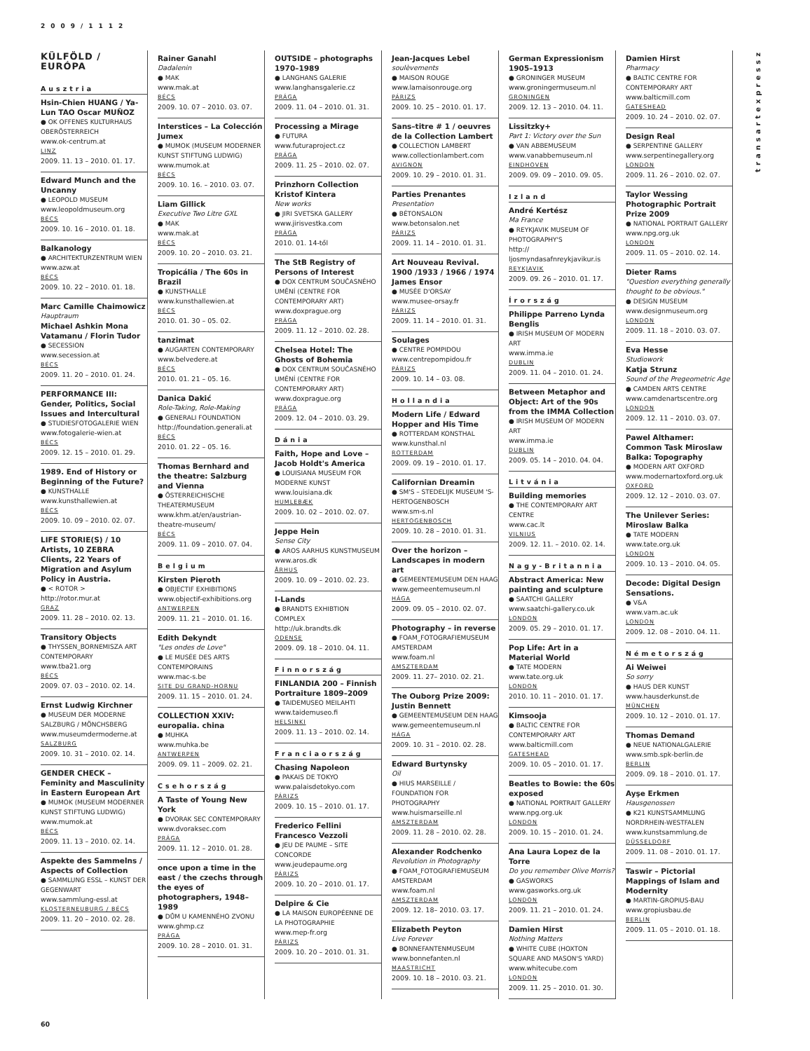2009/1112
KÜLFÖLD / EURÓPA
Ausztria
Hsin-Chien HUANG / Ya-Lun TAO Oscar MUÑOZ
● OK OFFENES KULTURHAUS OBERÖSTERREICH
www.ok-centrum.at
LINZ
2009. 11. 13 – 2010. 01. 17.
Edward Munch and the Uncanny
● LEOPOLD MUSEUM
www.leopoldmuseum.org
BÉCS
2009. 10. 16 – 2010. 01. 18.
Balkanology
● ARCHITEKTURZENTRUM WIEN
www.azw.at
BÉCS
2009. 10. 22 – 2010. 01. 18.
Marc Camille Chaimowicz
Hauptraum
Michael Ashkin Mona Vatamanu / Florin Tudor
● SECESSION
www.secession.at
BÉCS
2009. 11. 20 – 2010. 01. 24.
PERFORMANCE III: Gender, Politics, Social Issues and Intercultural
● STUDIESFOTOGALERIE WIEN
www.fotogalerie-wien.at
BÉCS
2009. 12. 15 – 2010. 01. 29.
1989. End of History or Beginning of the Future?
● KUNSTHALLE
www.kunsthallewien.at
BÉCS
2009. 10. 09 – 2010. 02. 07.
LIFE STORIE(S) / 10 Artists, 10 ZEBRA Clients, 22 Years of Migration and Asylum Policy in Austria.
● < ROTOR >
http://rotor.mur.at
GRAZ
2009. 11. 28 – 2010. 02. 13.
Transitory Objects
● THYSSEN_BORNEMISZA ART CONTEMPORARY
www.tba21.org
BÉCS
2009. 07. 03 – 2010. 02. 14.
Ernst Ludwig Kirchner
● MUSEUM DER MODERNE SALZBURG / MÖNCHSBERG
www.museumdermoderne.at
SALZBURG
2009. 10. 31 – 2010. 02. 14.
GENDER CHECK – Feminity and Masculinity in Eastern European Art
● MUMOK (MUSEUM MODERNER KUNST STIFTUNG LUDWIG)
www.mumok.at
BÉCS
2009. 11. 13 – 2010. 02. 14.
Aspekte des Sammelns / Aspects of Collection
● SAMMLUNG ESSL – KUNST DER GEGENWART
www.sammlung-essl.at
KLOSTERNEUBURG / BÉCS
2009. 11. 20 – 2010. 02. 28.
Rainer Ganahl
Dadalenin
● MAK
www.mak.at
BÉCS
2009. 10. 07 – 2010. 03. 07.
Interstices – La Colección Jumex
● MUMOK (MUSEUM MODERNER KUNST STIFTUNG LUDWIG)
www.mumok.at
BÉCS
2009. 10. 16. – 2010. 03. 07.
Liam Gillick
Executive Two Litre GXL
● MAK
www.mak.at
BÉCS
2009. 10. 20 – 2010. 03. 21.
Tropicália / The 60s in Brazil
● KUNSTHALLE
www.kunsthallewien.at
BÉCS
2010. 01. 30 – 05. 02.
tanzimat
● AUGARTEN CONTEMPORARY
www.belvedere.at
BÉCS
2010. 01. 21 – 05. 16.
Danica Dakić
Role-Taking, Role-Making
● GENERALI FOUNDATION
http://foundation.generali.at
BÉCS
2010. 01. 22 – 05. 16.
Thomas Bernhard and the theatre: Salzburg and Vienna
● ÖSTERREICHISCHE THEATERMUSEUM
www.khm.at/en/austrian-theatre-museum/
BÉCS
2009. 11. 09 – 2010. 07. 04.
Belgium
Kirsten Pieroth
● OBJECTIF EXHIBITIONS
www.objectif-exhibitions.org
ANTWERPEN
2009. 11. 21 – 2010. 01. 16.
Edith Dekyndt
"Les ondes de Love"
● LE MUSÉE DES ARTS CONTEMPORAINS
www.mac-s.be
SITE DU GRAND-HORNU
2009. 11. 15 – 2010. 01. 24.
COLLECTION XXIV: europalia. china
● MUHKA
www.muhka.be
ANTWERPEN
2009. 09. 11 – 2009. 02. 21.
Csehország
A Taste of Young New York
● DVORAK SEC CONTEMPORARY
www.dvoraksec.com
PRÁGA
2009. 11. 12 – 2010. 01. 28.
once upon a time in the east / the czechs through the eyes of photographers, 1948–1989
● DŮM U KAMENNÉHO ZVONU
www.ghmp.cz
PRÁGA
2009. 10. 28 – 2010. 01. 31.
OUTSIDE – photographs 1970–1989
● LANGHANS GALERIE
www.langhansgalerie.cz
PRÁGA
2009. 11. 04 – 2010. 01. 31.
Processing a Mirage
● FUTURA
www.futuraproject.cz
PRÁGA
2009. 11. 25 – 2010. 02. 07.
Prinzhorn Collection Kristof Kintera
New works
● JIRI SVETSKA GALLERY
www.jirisvestka.com
PRÁGA
2010. 01. 14-től
The StB Registry of Persons of Interest
● DOX CENTRUM SOUČASNÉHO UMĚNÍ (CENTRE FOR CONTEMPORARY ART)
www.doxprague.org
PRÁGA
2009. 11. 12 – 2010. 02. 28.
Chelsea Hotel: The Ghosts of Bohemia
● DOX CENTRUM SOUČASNÉHO UMĚNÍ (CENTRE FOR CONTEMPORARY ART)
www.doxprague.org
PRÁGA
2009. 12. 04 – 2010. 03. 29.
Dánia
Faith, Hope and Love – Jacob Holdt's America
● LOUISIANA MUSEUM FOR MODERNE KUNST
www.louisiana.dk
HUMLEBÆK
2009. 10. 02 – 2010. 02. 07.
Jeppe Hein
Sense City
● AROS AARHUS KUNSTMUSEUM
www.aros.dk
ÅRHUS
2009. 10. 09 – 2010. 02. 23.
I-Lands
● BRANDTS EXHIBTION COMPLEX
http://uk.brandts.dk
ODENSE
2009. 09. 18 – 2010. 04. 11.
Finnország
FINLANDIA 200 – Finnish Portraiture 1809–2009
● TAIDEMUSEO MEILAHTI
www.taidemuseo.fi
HELSINKI
2009. 11. 13 – 2010. 02. 14.
Franciaország
Chasing Napoleon
● PAKAIS DE TOKYO
www.palaisdetokyo.com
PÁRIZS
2009. 10. 15 – 2010. 01. 17.
Frederico Fellini Francesco Vezzoli
● JEU DE PAUME – SITE CONCORDE
www.jeudepaume.org
PÁRIZS
2009. 10. 20 – 2010. 01. 17.
Delpire & Cie
● LA MAISON EUROPÉENNE DE LA PHOTOGRAPHIE
www.mep-fr.org
PÁRIZS
2009. 10. 20 – 2010. 01. 31.
Jean-Jacques Lebel
soulèvements
● MAISON ROUGE
www.lamaisonrouge.org
PÁRIZS
2009. 10. 25 – 2010. 01. 17.
Sans–titre # 1 / oeuvres de la Collection Lambert
● COLLECTION LAMBERT
www.collectionlambert.com
AVIGNON
2009. 10. 29 – 2010. 01. 31.
Parties Prenantes
Presentation
● BÉTONSALON
www.betonsalon.net
PÁRIZS
2009. 11. 14 – 2010. 01. 31.
Art Nouveau Revival. 1900 /1933 / 1966 / 1974 James Ensor
● MUSÉE D'ORSAY
www.musee-orsay.fr
PÁRIZS
2009. 11. 14 – 2010. 01. 31.
Soulages
● CENTRE POMPIDOU
www.centrepompidou.fr
PÁRIZS
2009. 10. 14 – 03. 08.
Hollandia
Modern Life / Edward Hopper and His Time
● ROTTERDAM KONSTHAL
www.kunsthal.nl
ROTTERDAM
2009. 09. 19 – 2010. 01. 17.
Californian Dreamin
● SM'S – STEDELIJK MUSEUM 'S-HERTOGENBOSCH
www.sm-s.nl
HERTOGENBOSCH
2009. 10. 28 – 2010. 01. 31.
Over the horizon – Landscapes in modern art
● GEMEENTEMUSEUM DEN HAAG
www.gemeentemuseum.nl
HÁGA
2009. 09. 05 – 2010. 02. 07.
Photography – in reverse
● FOAM_FOTOGRAFIEMUSEUM AMSTERDAM
www.foam.nl
AMSZTERDAM
2009. 11. 27– 2010. 02. 21.
The Ouborg Prize 2009: Justin Bennett
● GEMEENTEMUSEUM DEN HAAG
www.gemeentemuseum.nl
HÁGA
2009. 10. 31 – 2010. 02. 28.
Edward Burtynsky
Oil
● HIUS MARSEILLE / FOUNDATION FOR PHOTOGRAPHY
www.huismarseille.nl
AMSZTERDAM
2009. 11. 28 – 2010. 02. 28.
Alexander Rodchenko
Revolution in Photography
● FOAM_FOTOGRAFIEMUSEUM AMSTERDAM
www.foam.nl
AMSZTERDAM
2009. 12. 18– 2010. 03. 17.
Elizabeth Peyton
Live Forever
● BONNEFANTENMUSEUM
www.bonnefanten.nl
MAASTRICHT
2009. 10. 18 – 2010. 03. 21.
German Expressionism 1905–1913
● GRONINGER MUSEUM
www.groningermuseum.nl
GRONINGEN
2009. 12. 13 – 2010. 04. 11.
Lissitzky+
Part 1: Victory over the Sun
● VAN ABBEMUSEUM
www.vanabbemuseum.nl
EINDHOVEN
2009. 09. 09 – 2010. 09. 05.
Izland
André Kertész
Ma France
● REYKJAVIK MUSEUM OF PHOTOGRAPHY'S
http:// ljosmyndasafnreykjavikur.is
REYKJAVIK
2009. 09. 26 – 2010. 01. 17.
Írország
Philippe Parreno Lynda Benglis
● IRISH MUSEUM OF MODERN ART
www.imma.ie
DUBLIN
2009. 11. 04 – 2010. 01. 24.
Between Metaphor and Object: Art of the 90s from the IMMA Collection
● IRISH MUSEUM OF MODERN ART
www.imma.ie
DUBLIN
2009. 05. 14 – 2010. 04. 04.
Litvánia
Building memories
● THE CONTEMPORARY ART CENTRE
www.cac.lt
VILNIUS
2009. 12. 11. – 2010. 02. 14.
Nagy-Britannia
Abstract America: New painting and sculpture
● SAATCHI GALLERY
www.saatchi-gallery.co.uk
LONDON
2009. 05. 29 – 2010. 01. 17.
Pop Life: Art in a Material World
● TATE MODERN
www.tate.org.uk
LONDON
2010. 10. 11 – 2010. 01. 17.
Kimsooja
● BALTIC CENTRE FOR CONTEMPORARY ART
www.balticmill.com
GATESHEAD
2009. 10. 05 – 2010. 01. 17.
Beatles to Bowie: the 60s exposed
● NATIONAL PORTRAIT GALLERY
www.npg.org.uk
LONDON
2009. 10. 15 – 2010. 01. 24.
Ana Laura Lopez de la Torre
Do you remember Olive Morris?
● GASWORKS
www.gasworks.org.uk
LONDON
2009. 11. 21 – 2010. 01. 24.
Damien Hirst
Nothing Matters
● WHITE CUBE (HOXTON SQUARE AND MASON'S YARD)
www.whitecube.com
LONDON
2009. 11. 25 – 2010. 01. 30.
Damien Hirst
Pharmacy
● BALTIC CENTRE FOR CONTEMPORARY ART
www.balticmill.com
GATESHEAD
2009. 10. 24 – 2010. 02. 07.
Design Real
● SERPENTINE GALLERY
www.serpentinegallery.org
LONDON
2009. 11. 26 – 2010. 02. 07.
Taylor Wessing Photographic Portrait Prize 2009
● NATIONAL PORTRAIT GALLERY
www.npg.org.uk
LONDON
2009. 11. 05 – 2010. 02. 14.
Dieter Rams
"Question everything generally thought to be obvious."
● DESIGN MUSEUM
www.designmuseum.org
LONDON
2009. 11. 18 – 2010. 03. 07.
Eva Hesse
Studiowork
Katja Strunz
Sound of the Pregeometric Age
● CAMDEN ARTS CENTRE
www.camdenartscentre.org
LONDON
2009. 12. 11 – 2010. 03. 07.
Pawel Althamer: Common Task Miroslaw Balka: Topography
● MODERN ART OXFORD
www.modernartoxford.org.uk
OXFORD
2009. 12. 12 – 2010. 03. 07.
The Unilever Series: Miroslaw Balka
● TATE MODERN
www.tate.org.uk
LONDON
2009. 10. 13 – 2010. 04. 05.
Decode: Digital Design Sensations.
● V&A
www.vam.ac.uk
LONDON
2009. 12. 08 – 2010. 04. 11.
Németország
Ai Weiwei
So sorry
● HAUS DER KUNST
www.hausderkunst.de
MÜNCHEN
2009. 10. 12 – 2010. 01. 17.
Thomas Demand
● NEUE NATIONALGALERIE
www.smb.spk-berlin.de
BERLIN
2009. 09. 18 – 2010. 01. 17.
Ayşe Erkmen
Hausgenossen
● K21 KUNSTSAMMLUNG NORDRHEIN-WESTFALEN
www.kunstsammlung.de
DÜSSELDORF
2009. 11. 08 – 2010. 01. 17.
Taswir – Pictorial Mappings of Islam and Modernity
● MARTIN-GROPIUS-BAU
www.gropiusbau.de
BERLIN
2009. 11. 05 – 2010. 01. 18.
transartexpressz
60